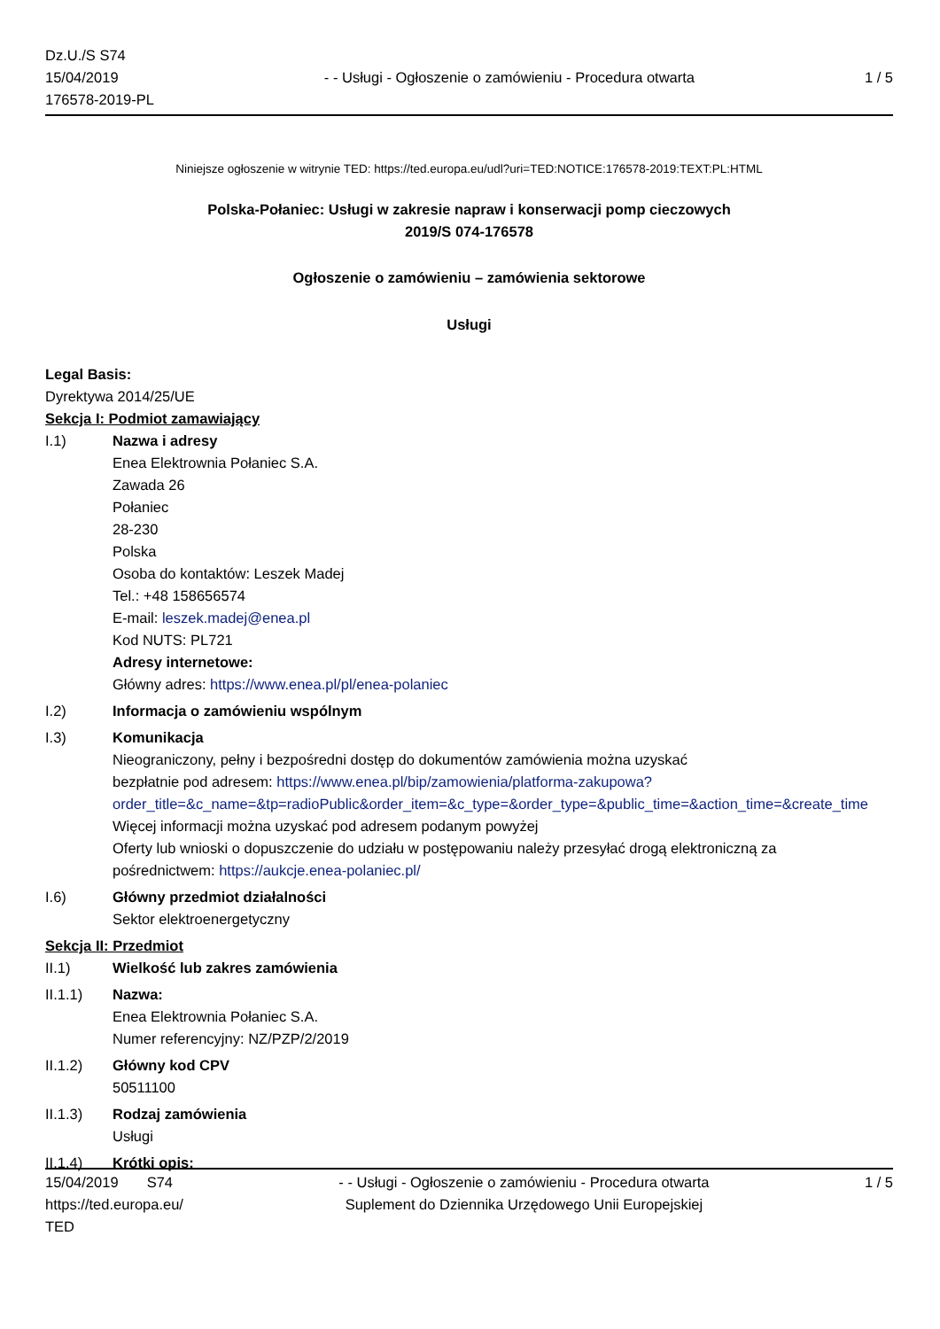Dz.U./S S74
15/04/2019
176578-2019-PL
- - Usługi - Ogłoszenie o zamówieniu - Procedura otwarta
1 / 5
Niniejsze ogłoszenie w witrynie TED: https://ted.europa.eu/udl?uri=TED:NOTICE:176578-2019:TEXT:PL:HTML
Polska-Połaniec: Usługi w zakresie napraw i konserwacji pomp cieczowych
2019/S 074-176578
Ogłoszenie o zamówieniu – zamówienia sektorowe
Usługi
Legal Basis:
Dyrektywa 2014/25/UE
Sekcja I: Podmiot zamawiający
I.1) Nazwa i adresy
Enea Elektrownia Połaniec S.A.
Zawada 26
Połaniec
28-230
Polska
Osoba do kontaktów: Leszek Madej
Tel.: +48 158656574
E-mail: leszek.madej@enea.pl
Kod NUTS: PL721
Adresy internetowe:
Główny adres: https://www.enea.pl/pl/enea-polaniec
I.2) Informacja o zamówieniu wspólnym
I.3) Komunikacja
Nieograniczony, pełny i bezpośredni dostęp do dokumentów zamówienia można uzyskać
bezpłatnie pod adresem: https://www.enea.pl/bip/zamowienia/platforma-zakupowa?
order_title=&c_name=&tp=radioPublic&order_item=&c_type=&order_type=&public_time=&action_time=&create_time
Więcej informacji można uzyskać pod adresem podanym powyżej
Oferty lub wnioski o dopuszczenie do udziału w postępowaniu należy przesyłać drogą elektroniczną za
pośrednictwem: https://aukcje.enea-polaniec.pl/
I.6) Główny przedmiot działalności
Sektor elektroenergetyczny
Sekcja II: Przedmiot
II.1) Wielkość lub zakres zamówienia
II.1.1) Nazwa:
Enea Elektrownia Połaniec S.A.
Numer referencyjny: NZ/PZP/2/2019
II.1.2) Główny kod CPV
50511100
II.1.3) Rodzaj zamówienia
Usługi
II.1.4) Krótki opis:
15/04/2019 S74
https://ted.europa.eu/
TED
- - Usługi - Ogłoszenie o zamówieniu - Procedura otwarta
Suplement do Dziennika Urzędowego Unii Europejskiej
1 / 5